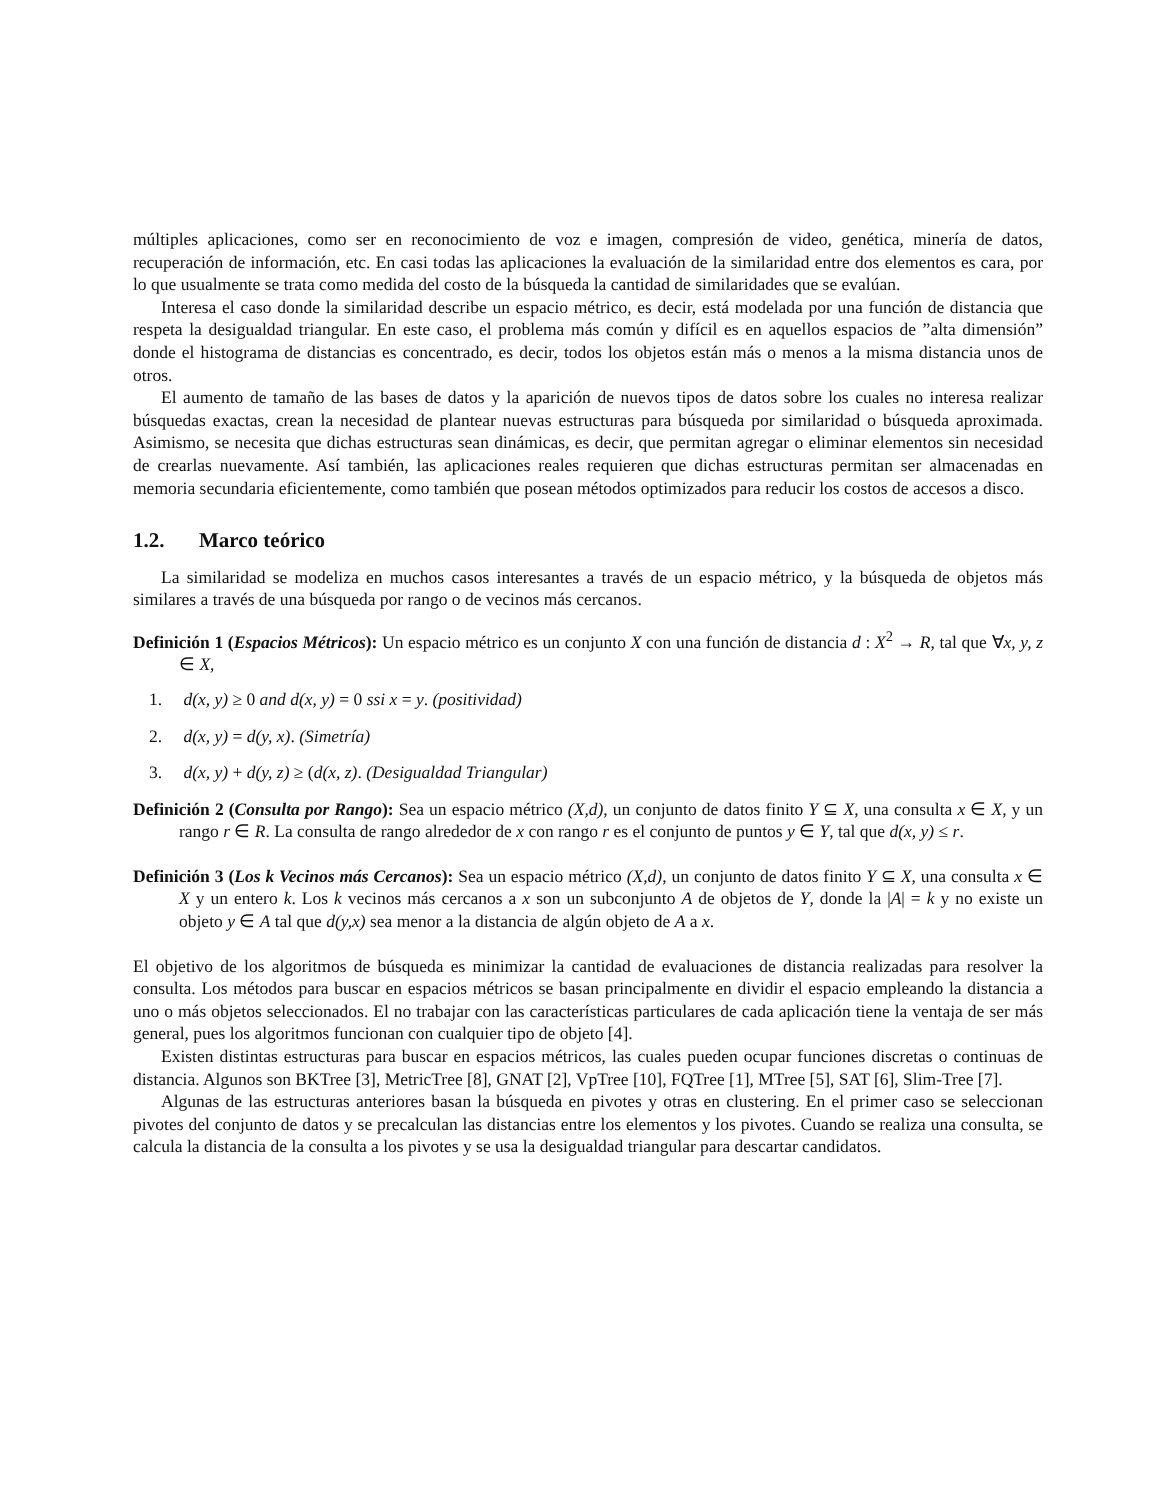múltiples aplicaciones, como ser en reconocimiento de voz e imagen, compresión de video, genética, minería de datos, recuperación de información, etc. En casi todas las aplicaciones la evaluación de la similaridad entre dos elementos es cara, por lo que usualmente se trata como medida del costo de la búsqueda la cantidad de similaridades que se evalúan.
Interesa el caso donde la similaridad describe un espacio métrico, es decir, está modelada por una función de distancia que respeta la desigualdad triangular. En este caso, el problema más común y difícil es en aquellos espacios de ”alta dimensión” donde el histograma de distancias es concentrado, es decir, todos los objetos están más o menos a la misma distancia unos de otros.
El aumento de tamaño de las bases de datos y la aparición de nuevos tipos de datos sobre los cuales no interesa realizar búsquedas exactas, crean la necesidad de plantear nuevas estructuras para búsqueda por similaridad o búsqueda aproximada. Asimismo, se necesita que dichas estructuras sean dinámicas, es decir, que permitan agregar o eliminar elementos sin necesidad de crearlas nuevamente. Así también, las aplicaciones reales requieren que dichas estructuras permitan ser almacenadas en memoria secundaria eficientemente, como también que posean métodos optimizados para reducir los costos de accesos a disco.
1.2. Marco teórico
La similaridad se modeliza en muchos casos interesantes a través de un espacio métrico, y la búsqueda de objetos más similares a través de una búsqueda por rango o de vecinos más cercanos.
Definición 1 (Espacios Métricos): Un espacio métrico es un conjunto X con una función de distancia d : X<sup>2</sup> → R, tal que ∀x, y, z ∈ X,
1. d(x, y) ≥ 0 and d(x, y) = 0 ssi x = y. (positividad)
2. d(x, y) = d(y, x). (Simetría)
3. d(x, y) + d(y, z) ≥ (d(x, z). (Desigualdad Triangular)
Definición 2 (Consulta por Rango): Sea un espacio métrico (X,d), un conjunto de datos finito Y ⊆ X, una consulta x ∈ X, y un rango r ∈ R. La consulta de rango alrededor de x con rango r es el conjunto de puntos y ∈ Y, tal que d(x, y) ≤ r.
Definición 3 (Los k Vecinos más Cercanos): Sea un espacio métrico (X,d), un conjunto de datos finito Y ⊆ X, una consulta x ∈ X y un entero k. Los k vecinos más cercanos a x son un subconjunto A de objetos de Y, donde la |A| = k y no existe un objeto y ∈ A tal que d(y,x) sea menor a la distancia de algún objeto de A a x.
El objetivo de los algoritmos de búsqueda es minimizar la cantidad de evaluaciones de distancia realizadas para resolver la consulta. Los métodos para buscar en espacios métricos se basan principalmente en dividir el espacio empleando la distancia a uno o más objetos seleccionados. El no trabajar con las características particulares de cada aplicación tiene la ventaja de ser más general, pues los algoritmos funcionan con cualquier tipo de objeto [4].
Existen distintas estructuras para buscar en espacios métricos, las cuales pueden ocupar funciones discretas o continuas de distancia. Algunos son BKTree [3], MetricTree [8], GNAT [2], VpTree [10], FQTree [1], MTree [5], SAT [6], Slim-Tree [7].
Algunas de las estructuras anteriores basan la búsqueda en pivotes y otras en clustering. En el primer caso se seleccionan pivotes del conjunto de datos y se precalculan las distancias entre los elementos y los pivotes. Cuando se realiza una consulta, se calcula la distancia de la consulta a los pivotes y se usa la desigualdad triangular para descartar candidatos.